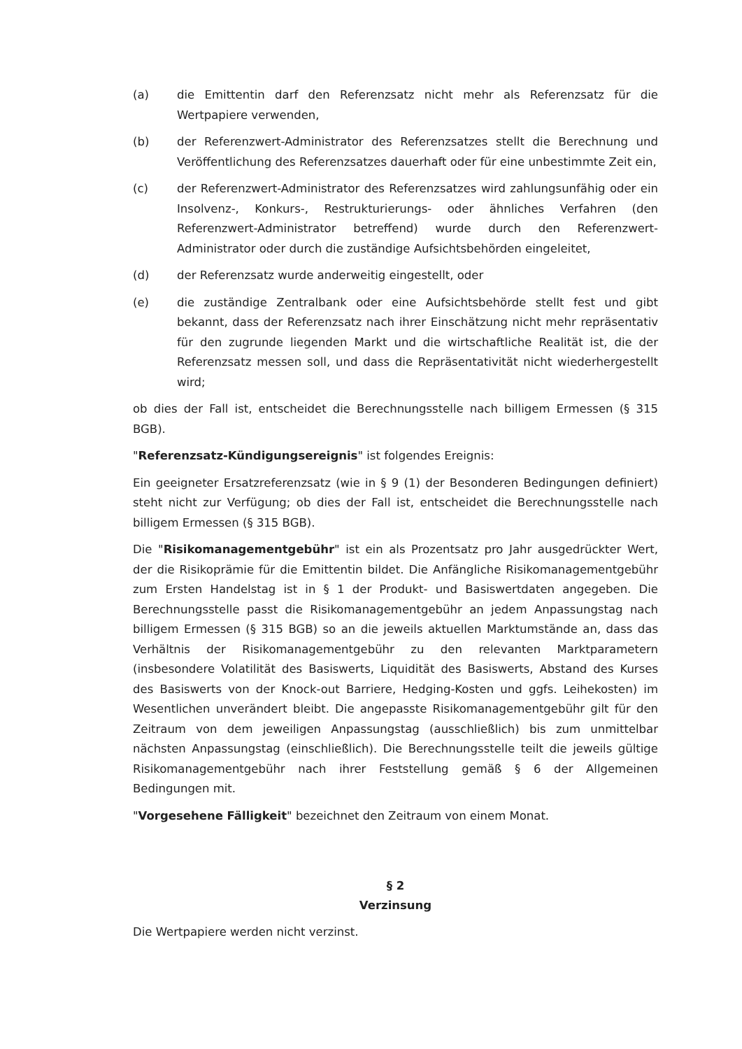(a) die Emittentin darf den Referenzsatz nicht mehr als Referenzsatz für die Wertpapiere verwenden,
(b) der Referenzwert-Administrator des Referenzsatzes stellt die Berechnung und Veröffentlichung des Referenzsatzes dauerhaft oder für eine unbestimmte Zeit ein,
(c) der Referenzwert-Administrator des Referenzsatzes wird zahlungsunfähig oder ein Insolvenz-, Konkurs-, Restrukturierungs- oder ähnliches Verfahren (den Referenzwert-Administrator betreffend) wurde durch den Referenzwert-Administrator oder durch die zuständige Aufsichtsbehörden eingeleitet,
(d) der Referenzsatz wurde anderweitig eingestellt, oder
(e) die zuständige Zentralbank oder eine Aufsichtsbehörde stellt fest und gibt bekannt, dass der Referenzsatz nach ihrer Einschätzung nicht mehr repräsentativ für den zugrunde liegenden Markt und die wirtschaftliche Realität ist, die der Referenzsatz messen soll, und dass die Repräsentativität nicht wiederhergestellt wird;
ob dies der Fall ist, entscheidet die Berechnungsstelle nach billigem Ermessen (§ 315 BGB).
"Referenzsatz-Kündigungsereignis" ist folgendes Ereignis:
Ein geeigneter Ersatzreferenzsatz (wie in § 9 (1) der Besonderen Bedingungen definiert) steht nicht zur Verfügung; ob dies der Fall ist, entscheidet die Berechnungsstelle nach billigem Ermessen (§ 315 BGB).
Die "Risikomanagementgebühr" ist ein als Prozentsatz pro Jahr ausgedrückter Wert, der die Risikoprämie für die Emittentin bildet. Die Anfängliche Risikomanagementgebühr zum Ersten Handelstag ist in § 1 der Produkt- und Basiswertdaten angegeben. Die Berechnungsstelle passt die Risikomanagementgebühr an jedem Anpassungstag nach billigem Ermessen (§ 315 BGB) so an die jeweils aktuellen Marktumstände an, dass das Verhältnis der Risikomanagementgebühr zu den relevanten Marktparametern (insbesondere Volatilität des Basiswerts, Liquidität des Basiswerts, Abstand des Kurses des Basiswerts von der Knock-out Barriere, Hedging-Kosten und ggfs. Leihekosten) im Wesentlichen unverändert bleibt. Die angepasste Risikomanagementgebühr gilt für den Zeitraum von dem jeweiligen Anpassungstag (ausschließlich) bis zum unmittelbar nächsten Anpassungstag (einschließlich). Die Berechnungsstelle teilt die jeweils gültige Risikomanagementgebühr nach ihrer Feststellung gemäß § 6 der Allgemeinen Bedingungen mit.
"Vorgesehene Fälligkeit" bezeichnet den Zeitraum von einem Monat.
§ 2
Verzinsung
Die Wertpapiere werden nicht verzinst.